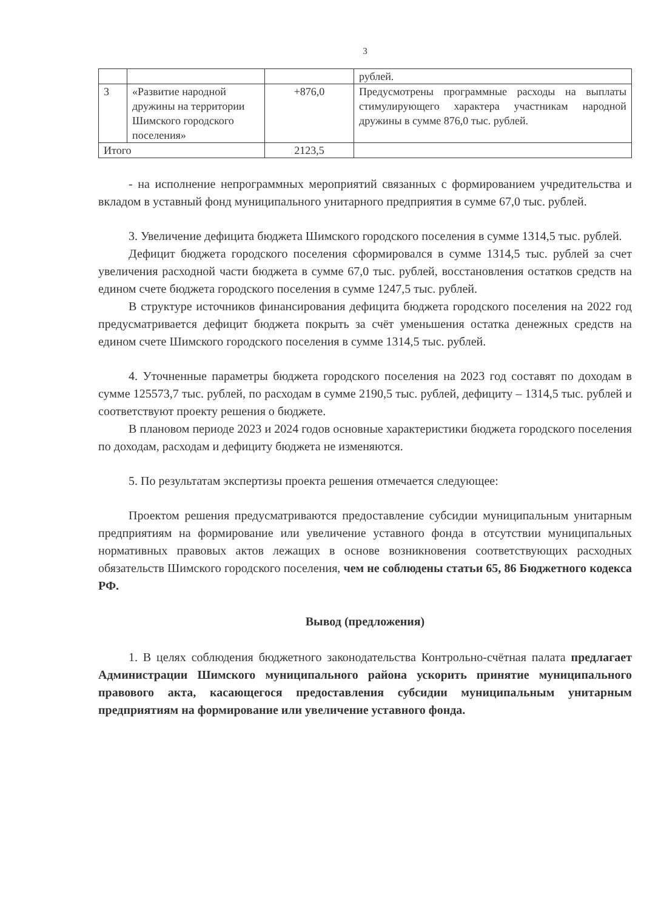3
| | | | рублей. |
| 3 | «Развитие народной дружины на территории Шимского городского поселения» | +876,0 | Предусмотрены программные расходы на выплаты стимулирующего характера участникам народной дружины в сумме 876,0 тыс. рублей. |
| Итого | | 2123,5 | |
- на исполнение непрограммных мероприятий связанных с формированием учредительства и вкладом в уставный фонд муниципального унитарного предприятия в сумме 67,0 тыс. рублей.
3. Увеличение дефицита бюджета Шимского городского поселения в сумме 1314,5 тыс. рублей.
Дефицит бюджета городского поселения сформировался в сумме 1314,5 тыс. рублей за счет увеличения расходной части бюджета в сумме 67,0 тыс. рублей, восстановления остатков средств на едином счете бюджета городского поселения в сумме 1247,5 тыс. рублей.
В структуре источников финансирования дефицита бюджета городского поселения на 2022 год предусматривается дефицит бюджета покрыть за счёт уменьшения остатка денежных средств на едином счете Шимского городского поселения в сумме 1314,5 тыс. рублей.
4. Уточненные параметры бюджета городского поселения на 2023 год составят по доходам в сумме 125573,7 тыс. рублей, по расходам в сумме 2190,5 тыс. рублей, дефициту – 1314,5 тыс. рублей и соответствуют проекту решения о бюджете.
В плановом периоде 2023 и 2024 годов основные характеристики бюджета городского поселения по доходам, расходам и дефициту бюджета не изменяются.
5. По результатам экспертизы проекта решения отмечается следующее:
Проектом решения предусматриваются предоставление субсидии муниципальным унитарным предприятиям на формирование или увеличение уставного фонда в отсутствии муниципальных нормативных правовых актов лежащих в основе возникновения соответствующих расходных обязательств Шимского городского поселения, чем не соблюдены статьи 65, 86 Бюджетного кодекса РФ.
Вывод (предложения)
1. В целях соблюдения бюджетного законодательства Контрольно-счётная палата предлагает Администрации Шимского муниципального района ускорить принятие муниципального правового акта, касающегося предоставления субсидии муниципальным унитарным предприятиям на формирование или увеличение уставного фонда.